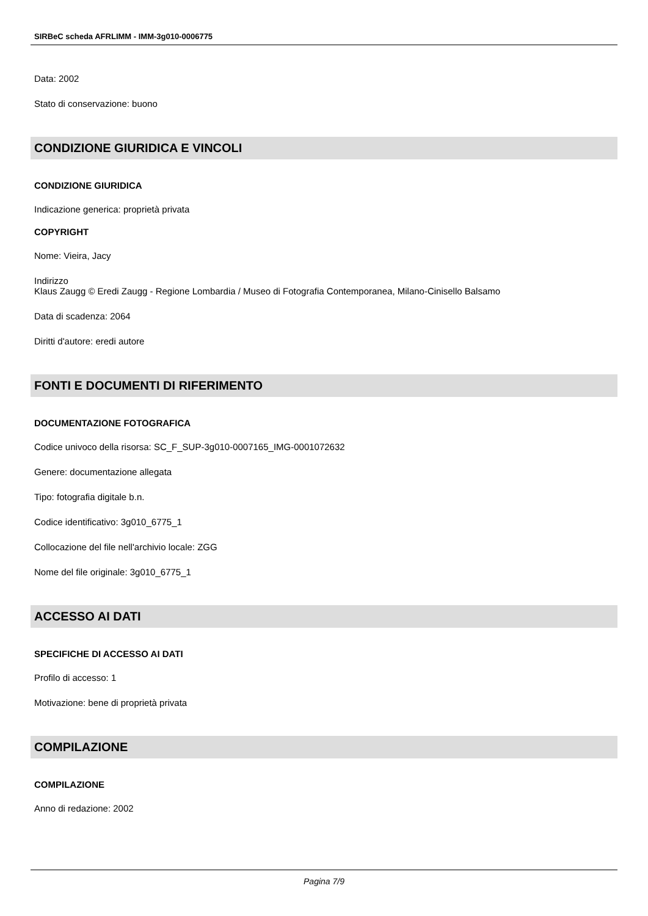SIRBeC scheda AFRLIMM - IMM-3g010-0006775
Data: 2002
Stato di conservazione: buono
CONDIZIONE GIURIDICA E VINCOLI
CONDIZIONE GIURIDICA
Indicazione generica: proprietà privata
COPYRIGHT
Nome: Vieira, Jacy
Indirizzo
Klaus Zaugg © Eredi Zaugg - Regione Lombardia / Museo di Fotografia Contemporanea, Milano-Cinisello Balsamo
Data di scadenza: 2064
Diritti d'autore: eredi autore
FONTI E DOCUMENTI DI RIFERIMENTO
DOCUMENTAZIONE FOTOGRAFICA
Codice univoco della risorsa: SC_F_SUP-3g010-0007165_IMG-0001072632
Genere: documentazione allegata
Tipo: fotografia digitale b.n.
Codice identificativo: 3g010_6775_1
Collocazione del file nell'archivio locale: ZGG
Nome del file originale: 3g010_6775_1
ACCESSO AI DATI
SPECIFICHE DI ACCESSO AI DATI
Profilo di accesso: 1
Motivazione: bene di proprietà privata
COMPILAZIONE
COMPILAZIONE
Anno di redazione: 2002
Pagina 7/9